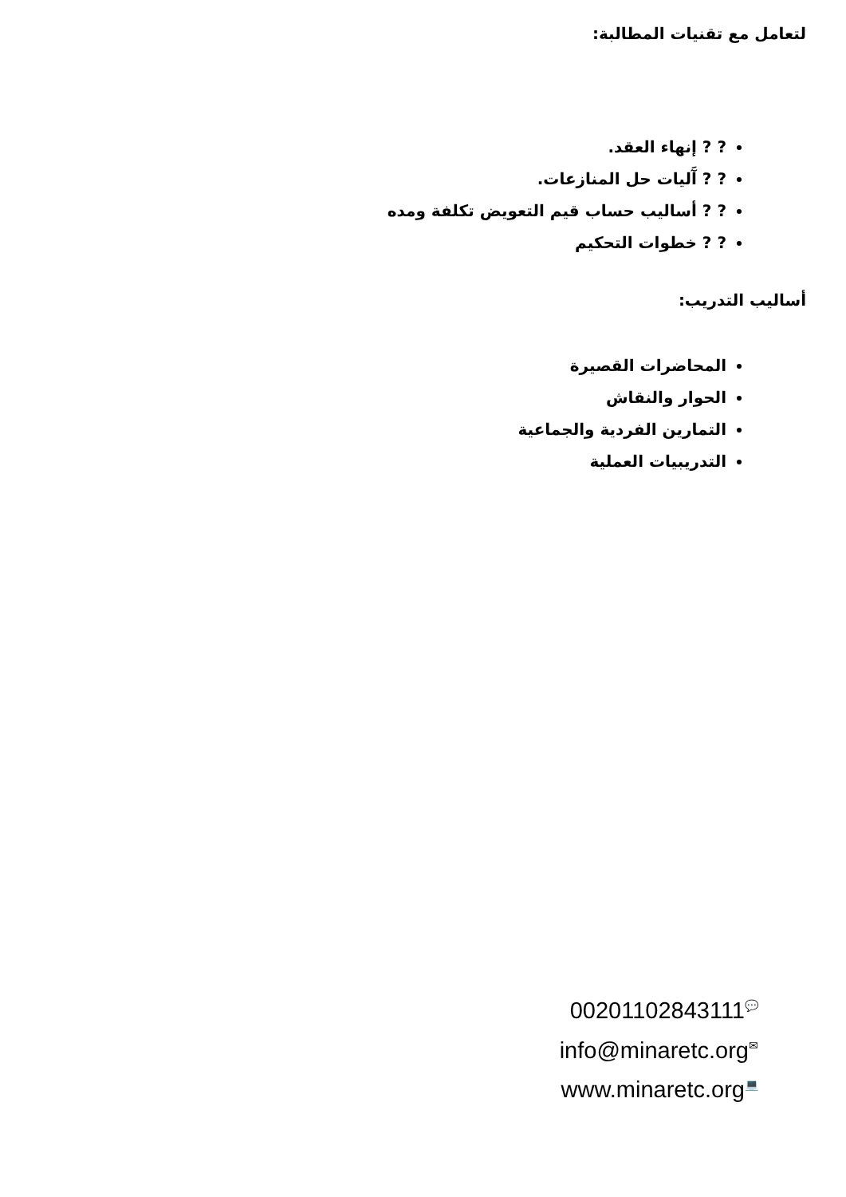لتعامل مع تقنيات المطالبة:
? ? إنهاء العقد.
? ? آَليات حل المنازعات.
? ? أساليب حساب قيم التعويض تكلفة ومده
? ? خطوات التحكيم
أساليب التدريب:
المحاضرات القصيرة
الحوار والنقاش
التمارين الفردية والجماعية
التدريبيات العملية
00201102843111💬
info@minaretc.org✉
www.minaretc.org💻